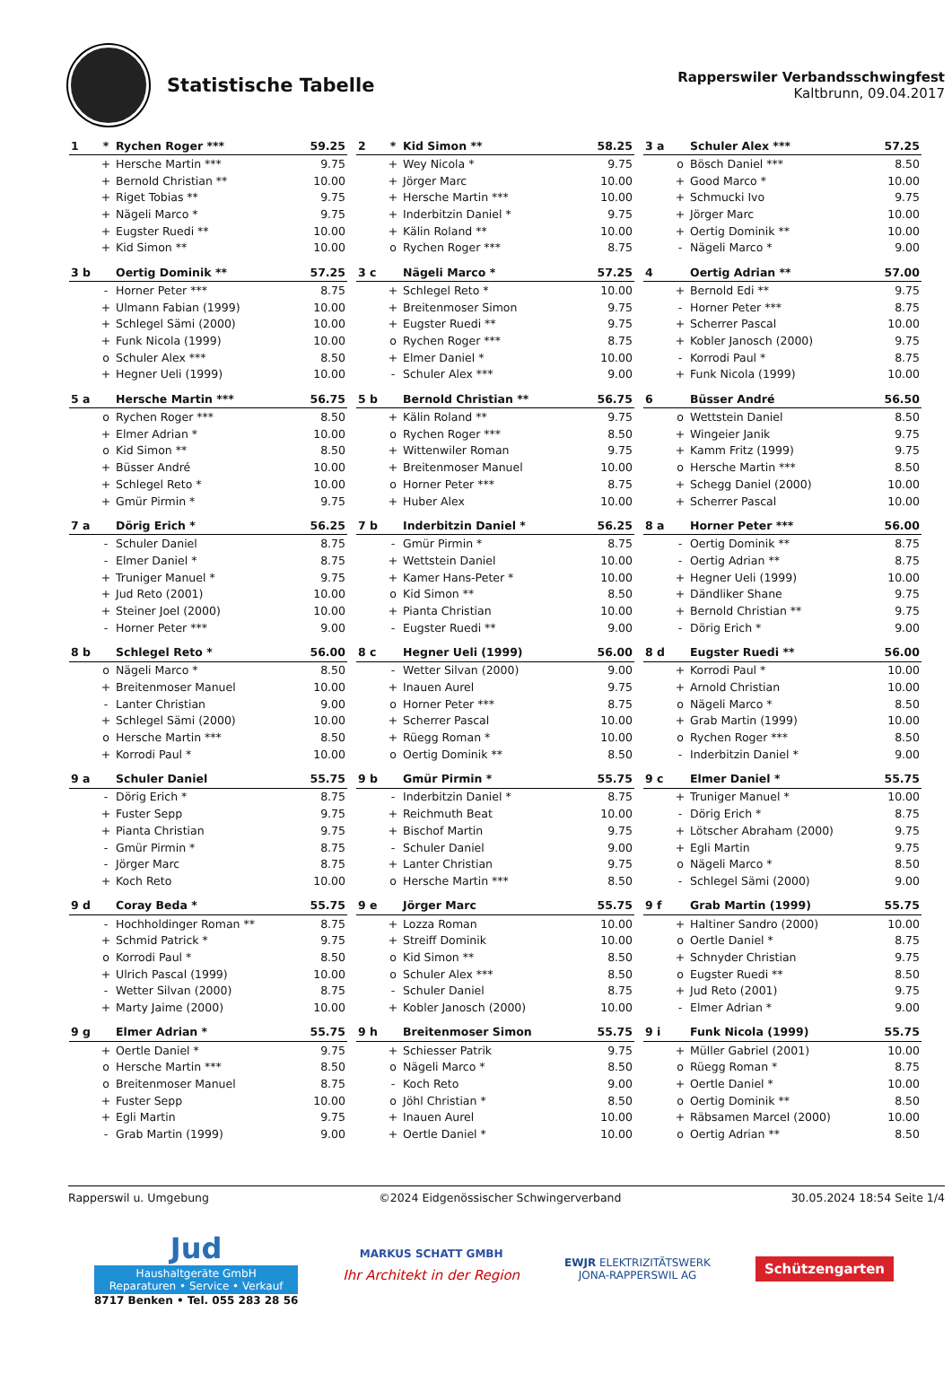Statistische Tabelle
Rapperswiler Verbandsschwingfest
Kaltbrunn, 09.04.2017
| 1 | * | Rychen Roger *** | 59.25 |
| --- | --- | --- | --- |
| | + | Hersche Martin *** | 9.75 |
| | + | Bernold Christian ** | 10.00 |
| | + | Riget Tobias ** | 9.75 |
| | + | Nägeli Marco * | 9.75 |
| | + | Eugster Ruedi ** | 10.00 |
| | + | Kid Simon ** | 10.00 |
| 2 | * | Kid Simon ** | 58.25 |
| --- | --- | --- | --- |
| | + | Wey Nicola * | 9.75 |
| | + | Jörger Marc | 10.00 |
| | + | Hersche Martin *** | 10.00 |
| | + | Inderbitzin Daniel * | 9.75 |
| | + | Kälin Roland ** | 10.00 |
| | o | Rychen Roger *** | 8.75 |
| 3 a | | Schuler Alex *** | 57.25 |
| --- | --- | --- | --- |
| | o | Bösch Daniel *** | 8.50 |
| | + | Good Marco * | 10.00 |
| | + | Schmucki Ivo | 9.75 |
| | + | Jörger Marc | 10.00 |
| | + | Oertig Dominik ** | 10.00 |
| | - | Nägeli Marco * | 9.00 |
| 3 b | | Oertig Dominik ** | 57.25 |
| --- | --- | --- | --- |
| | - | Horner Peter *** | 8.75 |
| | + | Ulmann Fabian (1999) | 10.00 |
| | + | Schlegel Sämi (2000) | 10.00 |
| | + | Funk Nicola (1999) | 10.00 |
| | o | Schuler Alex *** | 8.50 |
| | + | Hegner Ueli (1999) | 10.00 |
| 3 c | | Nägeli Marco * | 57.25 |
| --- | --- | --- | --- |
| | + | Schlegel Reto * | 10.00 |
| | + | Breitenmoser Simon | 9.75 |
| | + | Eugster Ruedi ** | 9.75 |
| | o | Rychen Roger *** | 8.75 |
| | + | Elmer Daniel * | 10.00 |
| | - | Schuler Alex *** | 9.00 |
| 4 | | Oertig Adrian ** | 57.00 |
| --- | --- | --- | --- |
| | + | Bernold Edi ** | 9.75 |
| | - | Horner Peter *** | 8.75 |
| | + | Scherrer Pascal | 10.00 |
| | + | Kobler Janosch (2000) | 9.75 |
| | - | Korrodi Paul * | 8.75 |
| | + | Funk Nicola (1999) | 10.00 |
| 5 a | | Hersche Martin *** | 56.75 |
| --- | --- | --- | --- |
| | o | Rychen Roger *** | 8.50 |
| | + | Elmer Adrian * | 10.00 |
| | o | Kid Simon ** | 8.50 |
| | + | Büsser André | 10.00 |
| | + | Schlegel Reto * | 10.00 |
| | + | Gmür Pirmin * | 9.75 |
| 5 b | | Bernold Christian ** | 56.75 |
| --- | --- | --- | --- |
| | + | Kälin Roland ** | 9.75 |
| | o | Rychen Roger *** | 8.50 |
| | + | Wittenwiler Roman | 9.75 |
| | + | Breitenmoser Manuel | 10.00 |
| | o | Horner Peter *** | 8.75 |
| | + | Huber Alex | 10.00 |
| 6 | | Büsser André | 56.50 |
| --- | --- | --- | --- |
| | o | Wettstein Daniel | 8.50 |
| | + | Wingeier Janik | 9.75 |
| | + | Kamm Fritz (1999) | 9.75 |
| | o | Hersche Martin *** | 8.50 |
| | + | Schegg Daniel (2000) | 10.00 |
| | + | Scherrer Pascal | 10.00 |
| 7 a | | Dörig Erich * | 56.25 |
| --- | --- | --- | --- |
| | - | Schuler Daniel | 8.75 |
| | - | Elmer Daniel * | 8.75 |
| | + | Truniger Manuel * | 9.75 |
| | + | Jud Reto (2001) | 10.00 |
| | + | Steiner Joel (2000) | 10.00 |
| | - | Horner Peter *** | 9.00 |
| 7 b | | Inderbitzin Daniel * | 56.25 |
| --- | --- | --- | --- |
| | - | Gmür Pirmin * | 8.75 |
| | + | Wettstein Daniel | 10.00 |
| | + | Kamer Hans-Peter * | 10.00 |
| | o | Kid Simon ** | 8.50 |
| | + | Pianta Christian | 10.00 |
| | - | Eugster Ruedi ** | 9.00 |
| 8 a | | Horner Peter *** | 56.00 |
| --- | --- | --- | --- |
| | - | Oertig Dominik ** | 8.75 |
| | - | Oertig Adrian ** | 8.75 |
| | + | Hegner Ueli (1999) | 10.00 |
| | + | Dändliker Shane | 9.75 |
| | + | Bernold Christian ** | 9.75 |
| | - | Dörig Erich * | 9.00 |
| 8 b | | Schlegel Reto * | 56.00 |
| --- | --- | --- | --- |
| | o | Nägeli Marco * | 8.50 |
| | + | Breitenmoser Manuel | 10.00 |
| | - | Lanter Christian | 9.00 |
| | + | Schlegel Sämi (2000) | 10.00 |
| | o | Hersche Martin *** | 8.50 |
| | + | Korrodi Paul * | 10.00 |
| 8 c | | Hegner Ueli (1999) | 56.00 |
| --- | --- | --- | --- |
| | - | Wetter Silvan (2000) | 9.00 |
| | + | Inauen Aurel | 9.75 |
| | o | Horner Peter *** | 8.75 |
| | + | Scherrer Pascal | 10.00 |
| | + | Rüegg Roman * | 10.00 |
| | o | Oertig Dominik ** | 8.50 |
| 8 d | | Eugster Ruedi ** | 56.00 |
| --- | --- | --- | --- |
| | + | Korrodi Paul * | 10.00 |
| | + | Arnold Christian | 10.00 |
| | o | Nägeli Marco * | 8.50 |
| | + | Grab Martin (1999) | 10.00 |
| | o | Rychen Roger *** | 8.50 |
| | - | Inderbitzin Daniel * | 9.00 |
| 9 a | | Schuler Daniel | 55.75 |
| --- | --- | --- | --- |
| | - | Dörig Erich * | 8.75 |
| | + | Fuster Sepp | 9.75 |
| | + | Pianta Christian | 9.75 |
| | - | Gmür Pirmin * | 8.75 |
| | - | Jörger Marc | 8.75 |
| | + | Koch Reto | 10.00 |
| 9 b | | Gmür Pirmin * | 55.75 |
| --- | --- | --- | --- |
| | - | Inderbitzin Daniel * | 8.75 |
| | + | Reichmuth Beat | 10.00 |
| | + | Bischof Martin | 9.75 |
| | - | Schuler Daniel | 9.00 |
| | + | Lanter Christian | 9.75 |
| | o | Hersche Martin *** | 8.50 |
| 9 c | | Elmer Daniel * | 55.75 |
| --- | --- | --- | --- |
| | + | Truniger Manuel * | 10.00 |
| | - | Dörig Erich * | 8.75 |
| | + | Lötscher Abraham (2000) | 9.75 |
| | + | Egli Martin | 9.75 |
| | o | Nägeli Marco * | 8.50 |
| | - | Schlegel Sämi (2000) | 9.00 |
| 9 d | | Coray Beda * | 55.75 |
| --- | --- | --- | --- |
| | - | Hochholdinger Roman ** | 8.75 |
| | + | Schmid Patrick * | 9.75 |
| | o | Korrodi Paul * | 8.50 |
| | + | Ulrich Pascal (1999) | 10.00 |
| | - | Wetter Silvan (2000) | 8.75 |
| | + | Marty Jaime (2000) | 10.00 |
| 9 e | | Jörger Marc | 55.75 |
| --- | --- | --- | --- |
| | + | Lozza Roman | 10.00 |
| | + | Streiff Dominik | 10.00 |
| | o | Kid Simon ** | 8.50 |
| | o | Schuler Alex *** | 8.50 |
| | - | Schuler Daniel | 8.75 |
| | + | Kobler Janosch (2000) | 10.00 |
| 9 f | | Grab Martin (1999) | 55.75 |
| --- | --- | --- | --- |
| | + | Haltiner Sandro (2000) | 10.00 |
| | o | Oertle Daniel * | 8.75 |
| | + | Schnyder Christian | 9.75 |
| | o | Eugster Ruedi ** | 8.50 |
| | + | Jud Reto (2001) | 9.75 |
| | - | Elmer Adrian * | 9.00 |
| 9 g | | Elmer Adrian * | 55.75 |
| --- | --- | --- | --- |
| | + | Oertle Daniel * | 9.75 |
| | o | Hersche Martin *** | 8.50 |
| | o | Breitenmoser Manuel | 8.75 |
| | + | Fuster Sepp | 10.00 |
| | + | Egli Martin | 9.75 |
| | - | Grab Martin (1999) | 9.00 |
| 9 h | | Breitenmoser Simon | 55.75 |
| --- | --- | --- | --- |
| | + | Schiesser Patrik | 9.75 |
| | o | Nägeli Marco * | 8.50 |
| | - | Koch Reto | 9.00 |
| | o | Jöhl Christian * | 8.50 |
| | + | Inauen Aurel | 10.00 |
| | + | Oertle Daniel * | 10.00 |
| 9 i | | Funk Nicola (1999) | 55.75 |
| --- | --- | --- | --- |
| | + | Müller Gabriel (2001) | 10.00 |
| | o | Rüegg Roman * | 8.75 |
| | + | Oertle Daniel * | 10.00 |
| | o | Oertig Dominik ** | 8.50 |
| | + | Räbsamen Marcel (2000) | 10.00 |
| | o | Oertig Adrian ** | 8.50 |
Rapperswil u. Umgebung ©2024 Eidgenössischer Schwingerverband 30.05.2024 18:54 Seite 1/4
Jud
Haushaltgeräte GmbH
Reparaturen • Service • Verkauf
8717 Benken • Tel. 055 283 28 56
MARKUS SCHATT GMBH
Ihr Architekt in der Region
EWJR ELEKTRIZITÄTSWERK
JONA-RAPPERSWIL AG
Schützengarten